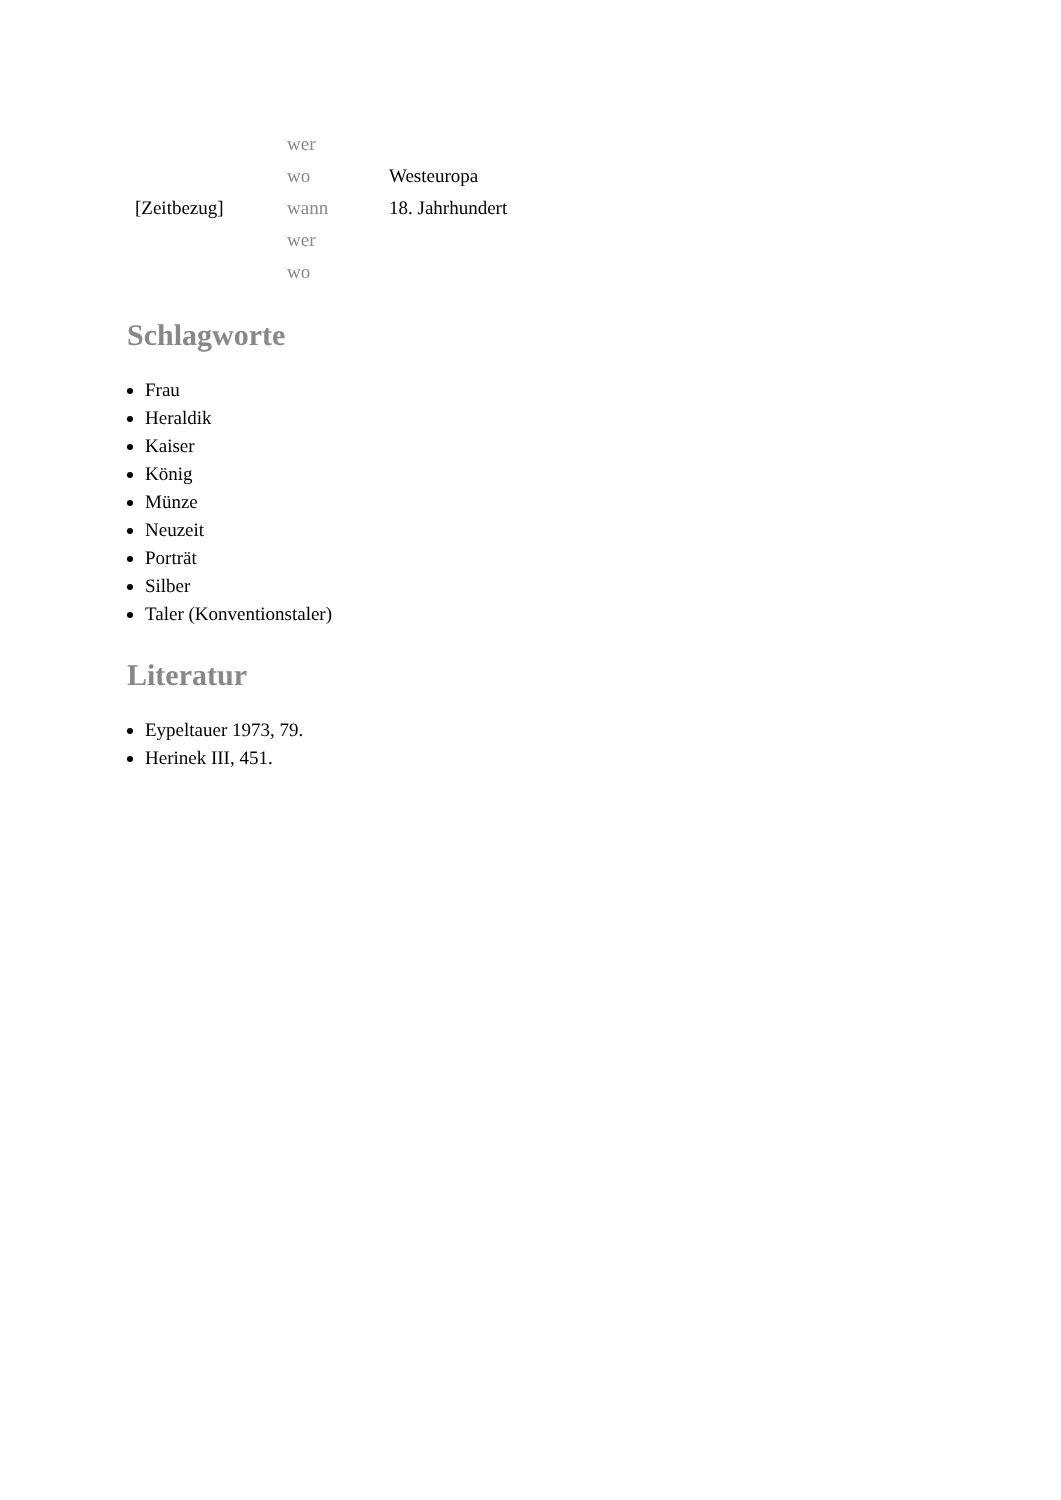| | wer | |
| | wo | Westeuropa |
| [Zeitbezug] | wann | 18. Jahrhundert |
| | wer | |
| | wo | |
Schlagworte
Frau
Heraldik
Kaiser
König
Münze
Neuzeit
Porträt
Silber
Taler (Konventionstaler)
Literatur
Eypeltauer 1973, 79.
Herinek III, 451.